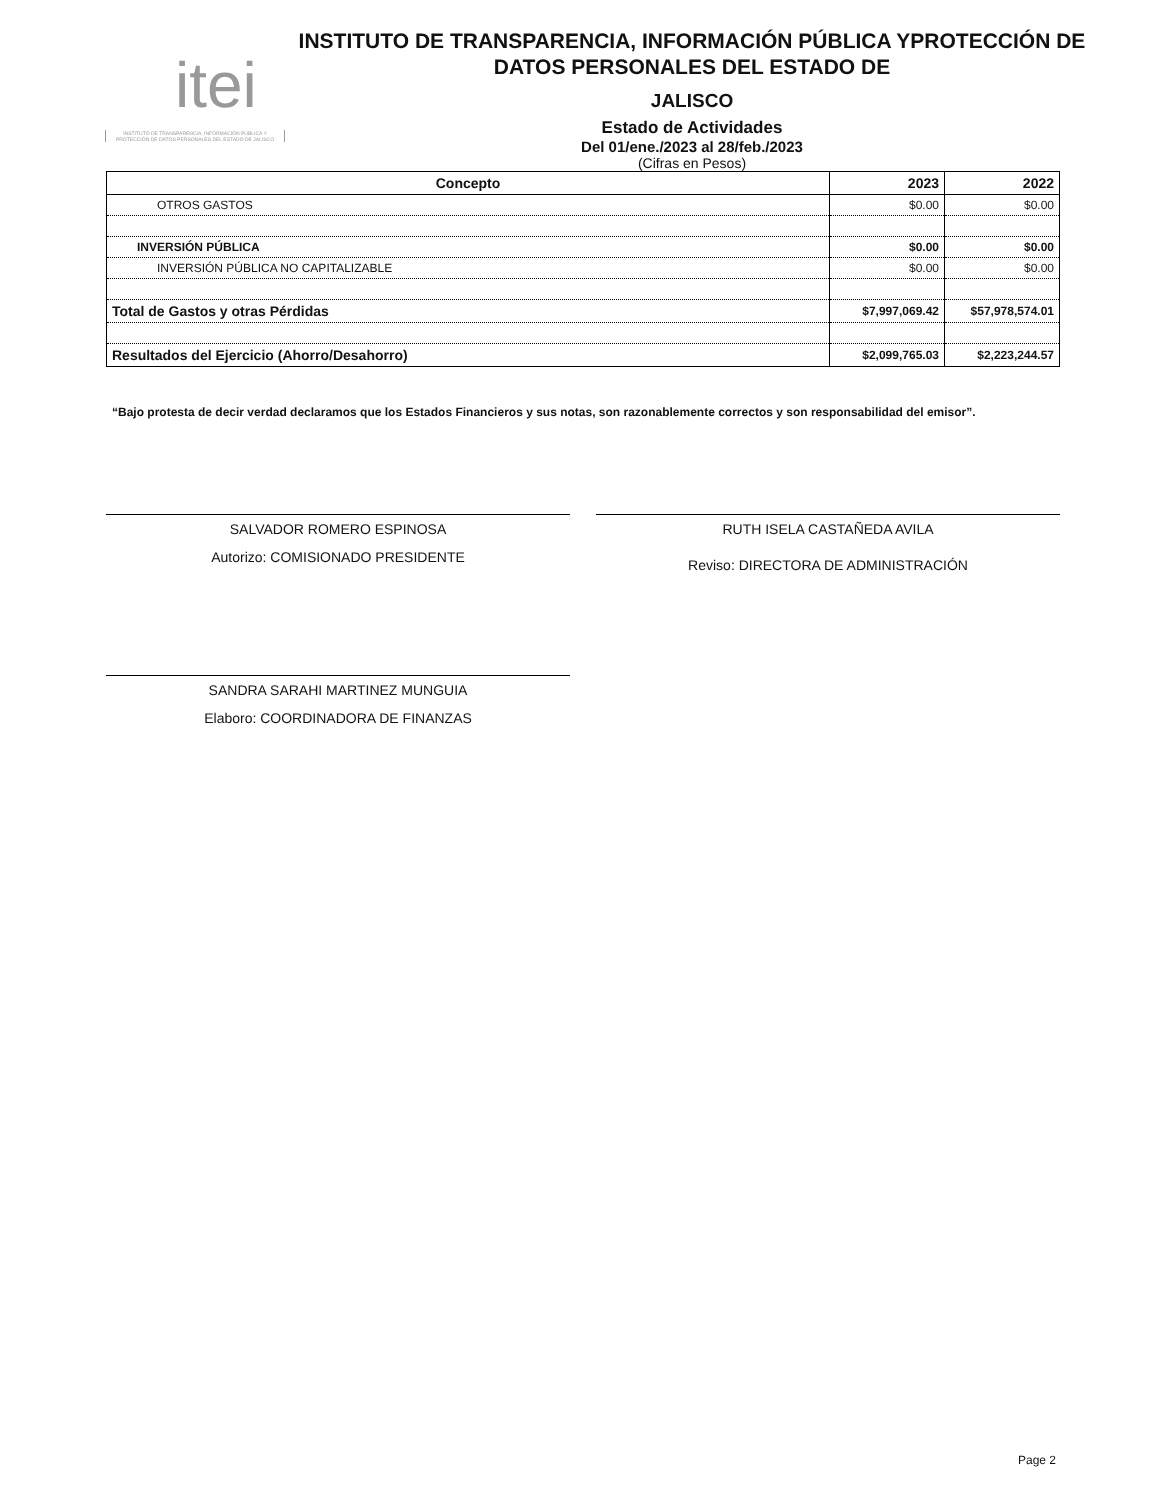itei
INSTITUTO DE TRANSPARENCIA, INFORMACIÓN PÚBLICA Y PROTECCIÓN DE DATOS PERSONALES DEL ESTADO DE JALISCO
INSTITUTO DE TRANSPARENCIA, INFORMACIÓN PÚBLICA YPROTECCIÓN DE DATOS PERSONALES DEL ESTADO DE
JALISCO
Estado de Actividades
Del 01/ene./2023 al 28/feb./2023
(Cifras en Pesos)
| Concepto | 2023 | 2022 |
| --- | --- | --- |
| OTROS GASTOS | $0.00 | $0.00 |
| INVERSIÓN PÚBLICA | $0.00 | $0.00 |
| INVERSIÓN PÚBLICA NO CAPITALIZABLE | $0.00 | $0.00 |
| Total de Gastos y otras Pérdidas | $7,997,069.42 | $57,978,574.01 |
| Resultados del Ejercicio (Ahorro/Desahorro) | $2,099,765.03 | $2,223,244.57 |
“Bajo protesta de decir verdad declaramos que los Estados Financieros y sus notas, son razonablemente correctos y son responsabilidad del emisor”.
SALVADOR ROMERO ESPINOSA
Autorizo: COMISIONADO PRESIDENTE
RUTH ISELA CASTAÑEDA AVILA
Reviso: DIRECTORA DE ADMINISTRACIÓN
SANDRA SARAHI MARTINEZ MUNGUIA
Elaboro: COORDINADORA DE FINANZAS
Page 2